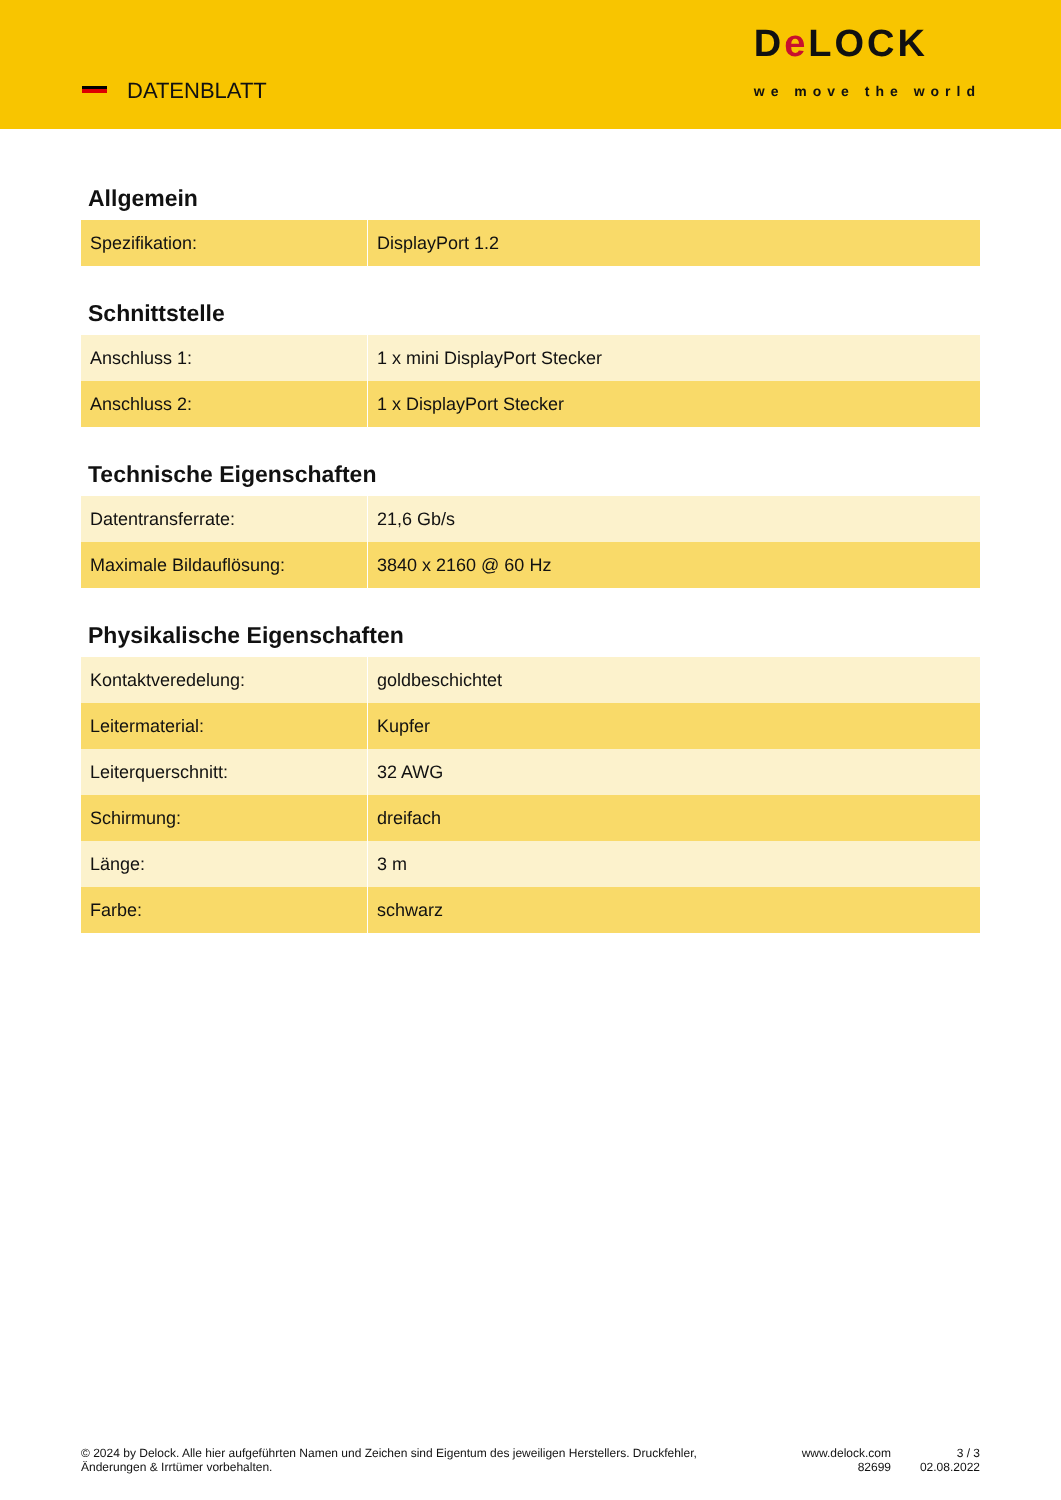DATENBLATT
De LOCK
we move the world
Allgemein
| Spezifikation: | DisplayPort 1.2 |
Schnittstelle
| Anschluss 1: | 1 x mini DisplayPort Stecker |
| Anschluss 2: | 1 x DisplayPort Stecker |
Technische Eigenschaften
| Datentransferrate: | 21,6 Gb/s |
| Maximale Bildauflösung: | 3840 x 2160 @ 60 Hz |
Physikalische Eigenschaften
| Kontaktveredelung: | goldbeschichtet |
| Leitermaterial: | Kupfer |
| Leiterquerschnitt: | 32 AWG |
| Schirmung: | dreifach |
| Länge: | 3 m |
| Farbe: | schwarz |
© 2024 by Delock. Alle hier aufgeführten Namen und Zeichen sind Eigentum des jeweiligen Herstellers. Druckfehler, Änderungen & Irrtümer vorbehalten.
www.delock.com
82699
3 / 3
02.08.2022